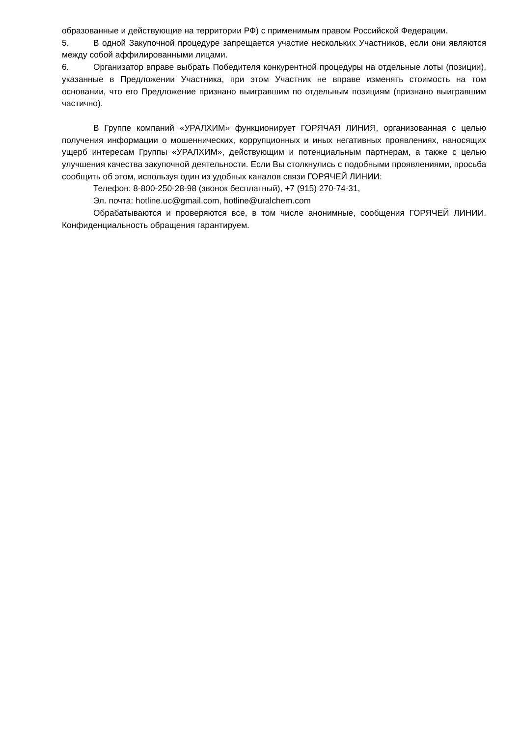образованные и действующие на территории РФ) с применимым правом Российской Федерации.
5. В одной Закупочной процедуре запрещается участие нескольких Участников, если они являются между собой аффилированными лицами.
6. Организатор вправе выбрать Победителя конкурентной процедуры на отдельные лоты (позиции), указанные в Предложении Участника, при этом Участник не вправе изменять стоимость на том основании, что его Предложение признано выигравшим по отдельным позициям (признано выигравшим частично).
В Группе компаний «УРАЛХИМ» функционирует ГОРЯЧАЯ ЛИНИЯ, организованная с целью получения информации о мошеннических, коррупционных и иных негативных проявлениях, наносящих ущерб интересам Группы «УРАЛХИМ», действующим и потенциальным партнерам, а также с целью улучшения качества закупочной деятельности. Если Вы столкнулись с подобными проявлениями, просьба сообщить об этом, используя один из удобных каналов связи ГОРЯЧЕЙ ЛИНИИ:
Телефон: 8-800-250-28-98 (звонок бесплатный), +7 (915) 270-74-31,
Эл. почта: hotline.uc@gmail.com, hotline@uralchem.com
Обрабатываются и проверяются все, в том числе анонимные, сообщения ГОРЯЧЕЙ ЛИНИИ. Конфиденциальность обращения гарантируем.